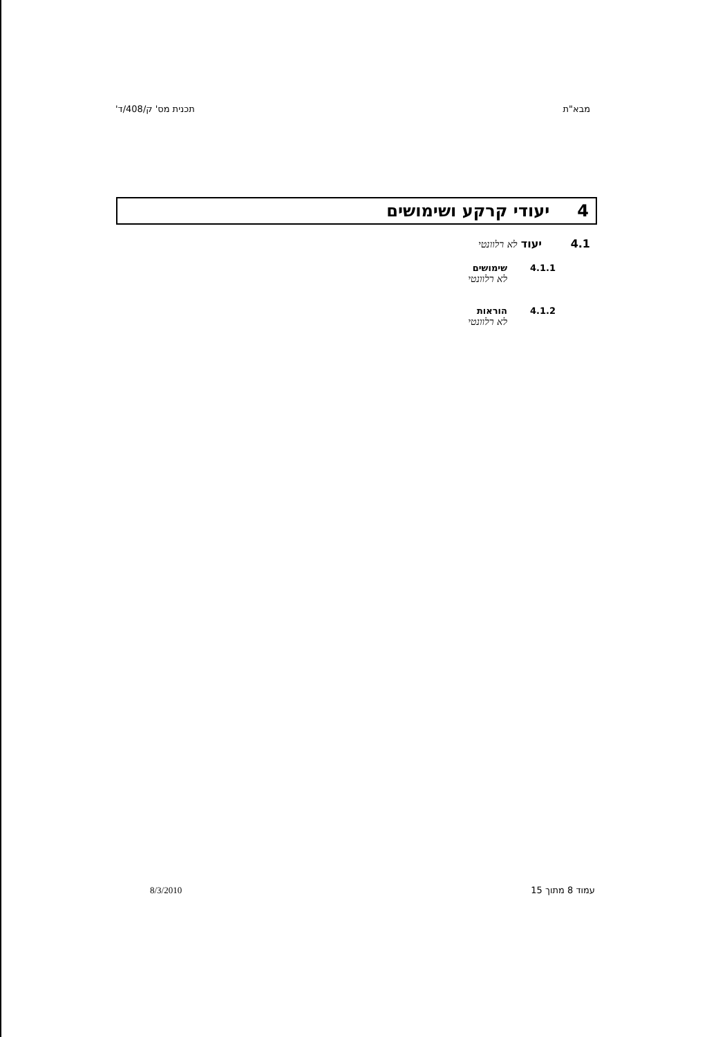מבא"ת תכנית מס' ק/408/ד'
4 יעודי קרקע ושימושים
4.1 יעוד לא רלוונטי
4.1.1 שימושים
לא רלוונטי
4.1.2 הוראות
לא רלוונטי
עמוד 8 מתוך 15 8/3/2010